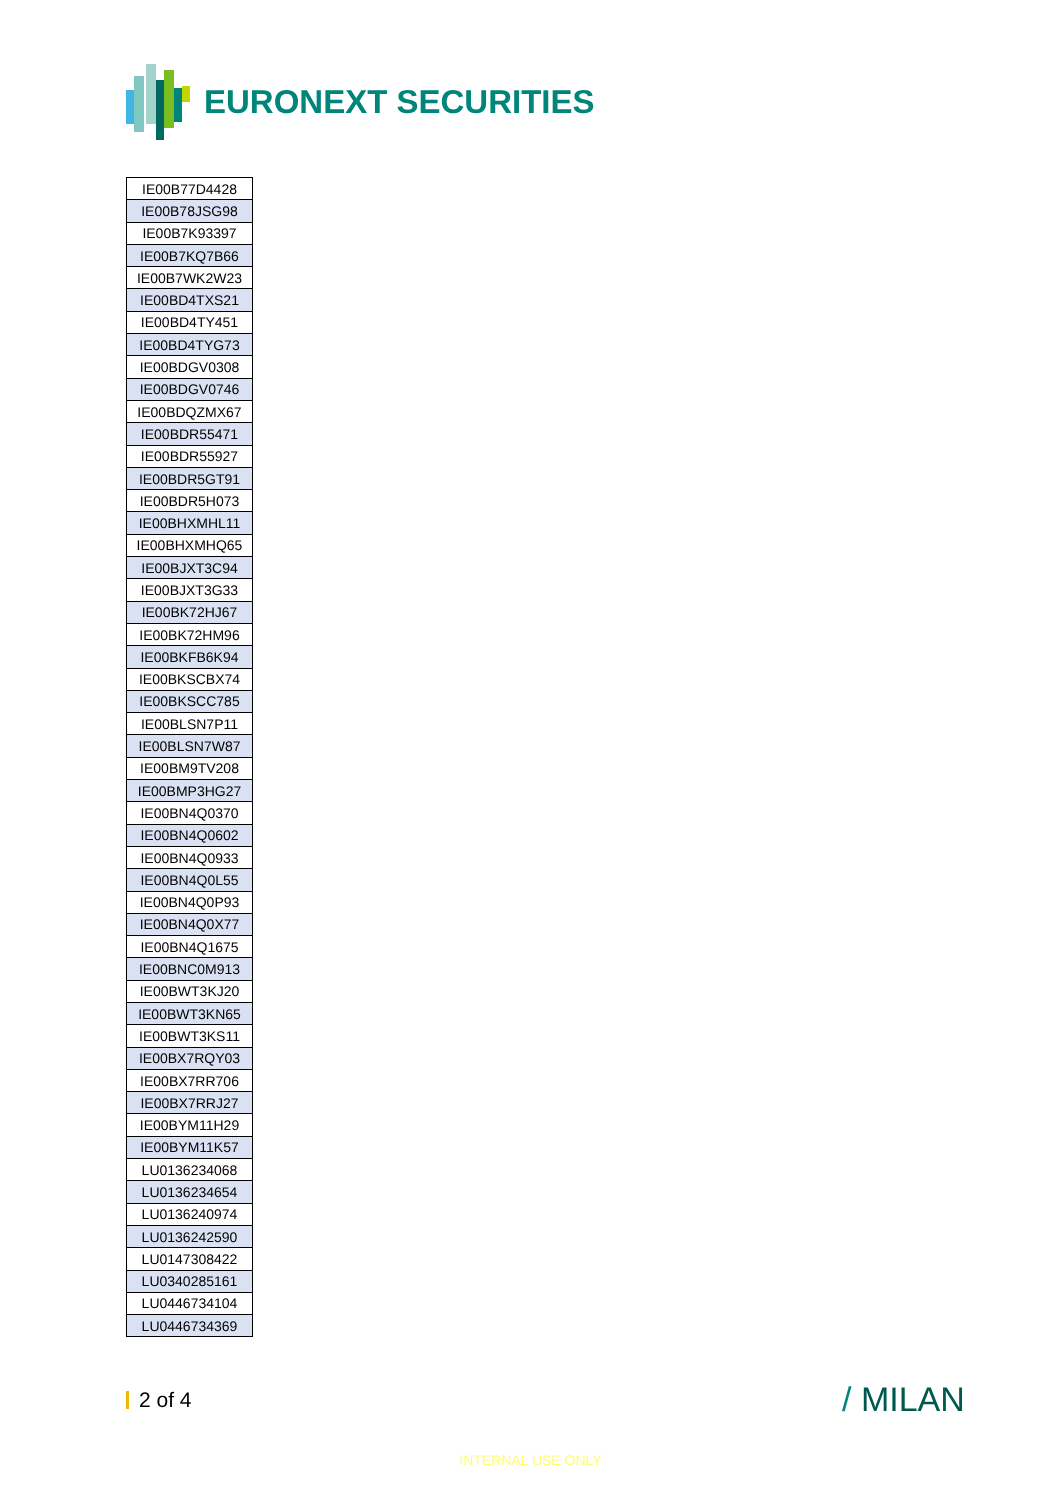EURONEXT SECURITIES
| IE00B77D4428 |
| IE00B78JSG98 |
| IE00B7K93397 |
| IE00B7KQ7B66 |
| IE00B7WK2W23 |
| IE00BD4TXS21 |
| IE00BD4TY451 |
| IE00BD4TYG73 |
| IE00BDGV0308 |
| IE00BDGV0746 |
| IE00BDQZMX67 |
| IE00BDR55471 |
| IE00BDR55927 |
| IE00BDR5GT91 |
| IE00BDR5H073 |
| IE00BHXMHL11 |
| IE00BHXMHQ65 |
| IE00BJXT3C94 |
| IE00BJXT3G33 |
| IE00BK72HJ67 |
| IE00BK72HM96 |
| IE00BKFB6K94 |
| IE00BKSCBX74 |
| IE00BKSCC785 |
| IE00BLSN7P11 |
| IE00BLSN7W87 |
| IE00BM9TV208 |
| IE00BMP3HG27 |
| IE00BN4Q0370 |
| IE00BN4Q0602 |
| IE00BN4Q0933 |
| IE00BN4Q0L55 |
| IE00BN4Q0P93 |
| IE00BN4Q0X77 |
| IE00BN4Q1675 |
| IE00BNC0M913 |
| IE00BWT3KJ20 |
| IE00BWT3KN65 |
| IE00BWT3KS11 |
| IE00BX7RQY03 |
| IE00BX7RR706 |
| IE00BX7RRJ27 |
| IE00BYM11H29 |
| IE00BYM11K57 |
| LU0136234068 |
| LU0136234654 |
| LU0136240974 |
| LU0136242590 |
| LU0147308422 |
| LU0340285161 |
| LU0446734104 |
| LU0446734369 |
2 of 4 / MILAN
INTERNAL USE ONLY